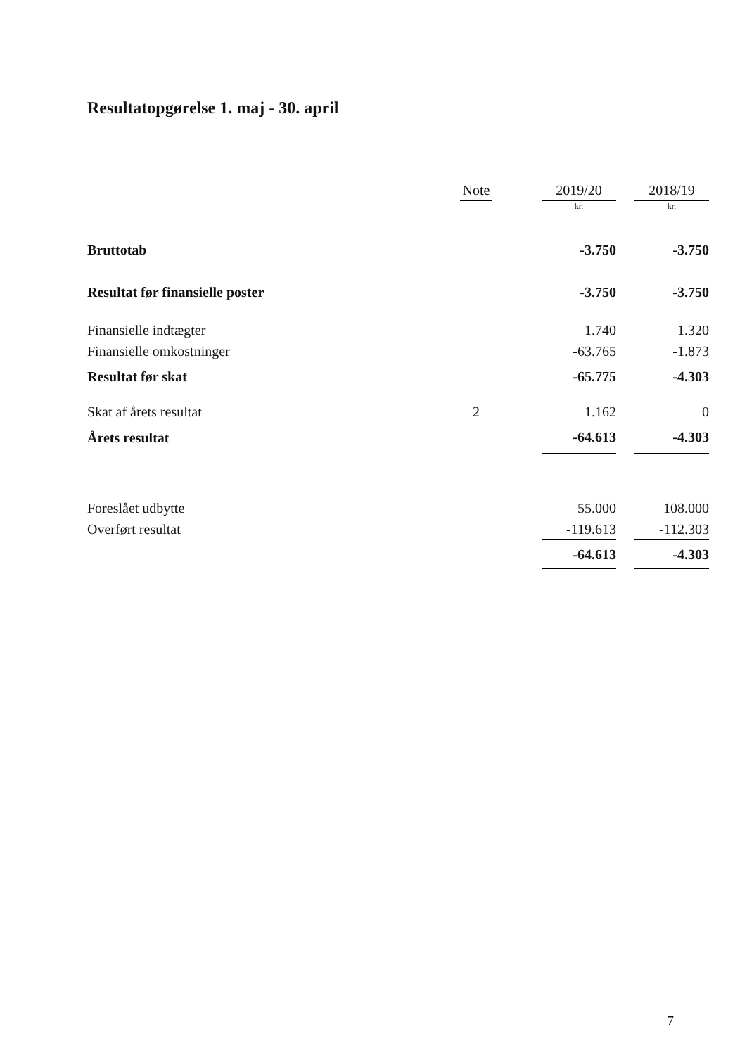Resultatopgørelse 1. maj - 30. april
| | Note | | 2019/20 | | 2018/19 |
| --- | --- | --- | --- | --- | --- |
| | | | kr. | | kr. |
| Bruttotab | | | -3.750 | | -3.750 |
| Resultat før finansielle poster | | | -3.750 | | -3.750 |
| Finansielle indtægter | | | 1.740 | | 1.320 |
| Finansielle omkostninger | | | -63.765 | | -1.873 |
| Resultat før skat | | | -65.775 | | -4.303 |
| Skat af årets resultat | 2 | | 1.162 | | 0 |
| Årets resultat | | | -64.613 | | -4.303 |
| Foreslået udbytte | | | 55.000 | | 108.000 |
| Overført resultat | | | -119.613 | | -112.303 |
| | | | -64.613 | | -4.303 |
7